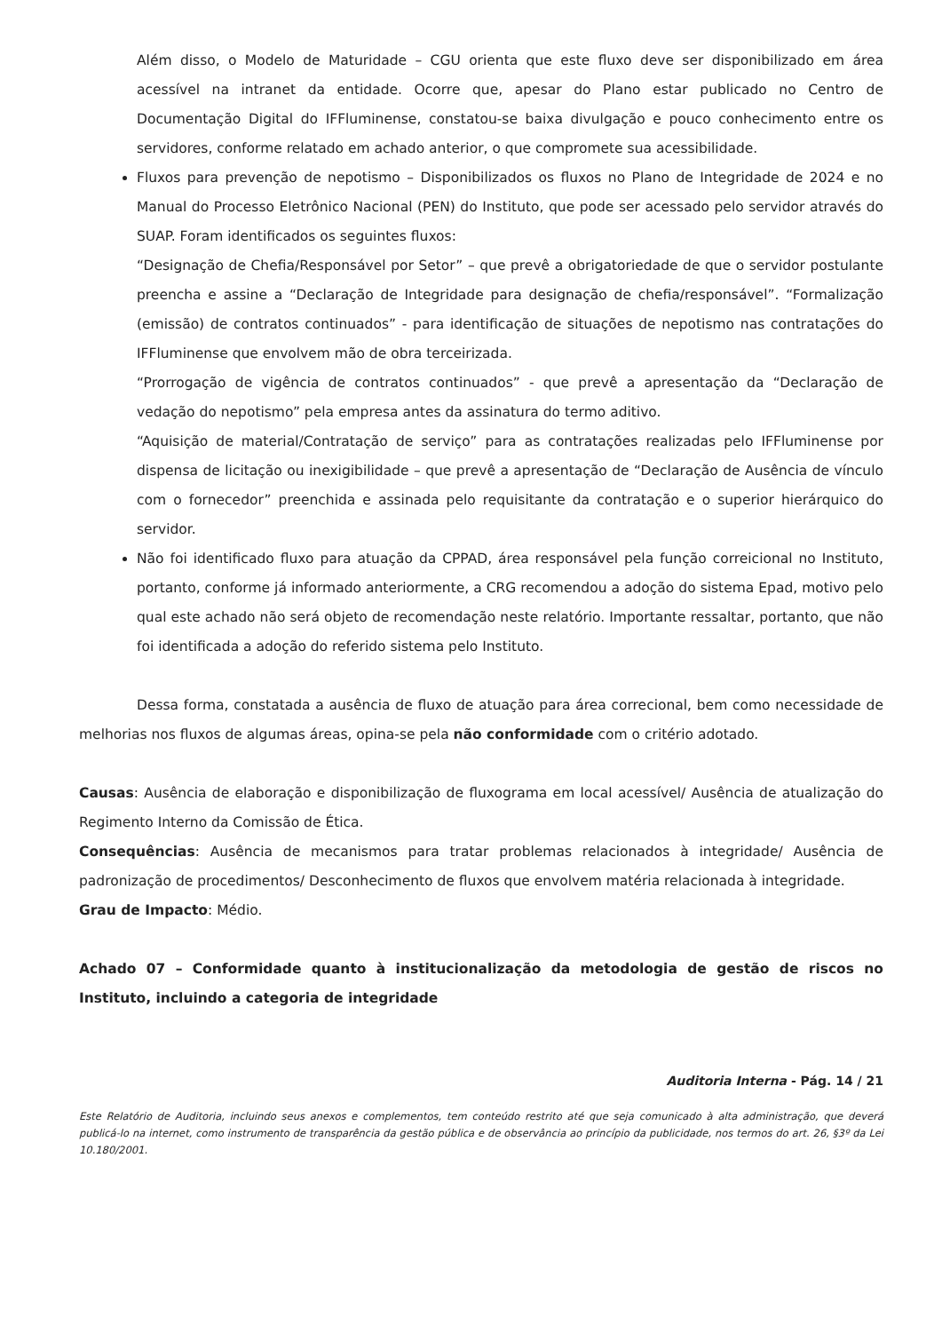Além disso, o Modelo de Maturidade – CGU orienta que este fluxo deve ser disponibilizado em área acessível na intranet da entidade. Ocorre que, apesar do Plano estar publicado no Centro de Documentação Digital do IFFluminense, constatou-se baixa divulgação e pouco conhecimento entre os servidores, conforme relatado em achado anterior, o que compromete sua acessibilidade.
Fluxos para prevenção de nepotismo – Disponibilizados os fluxos no Plano de Integridade de 2024 e no Manual do Processo Eletrônico Nacional (PEN) do Instituto, que pode ser acessado pelo servidor através do SUAP. Foram identificados os seguintes fluxos:
“Designação de Chefia/Responsável por Setor” – que prevê a obrigatoriedade de que o servidor postulante preencha e assine a “Declaração de Integridade para designação de chefia/responsável”. “Formalização (emissão) de contratos continuados” - para identificação de situações de nepotismo nas contratações do IFFluminense que envolvem mão de obra terceirizada.
“Prorrogação de vigência de contratos continuados” - que prevê a apresentação da “Declaração de vedação do nepotismo” pela empresa antes da assinatura do termo aditivo.
“Aquisição de material/Contratação de serviço” para as contratações realizadas pelo IFFluminense por dispensa de licitação ou inexigibilidade – que prevê a apresentação de “Declaração de Ausência de vínculo com o fornecedor” preenchida e assinada pelo requisitante da contratação e o superior hierárquico do servidor.
Não foi identificado fluxo para atuação da CPPAD, área responsável pela função correicional no Instituto, portanto, conforme já informado anteriormente, a CRG recomendou a adoção do sistema Epad, motivo pelo qual este achado não será objeto de recomendação neste relatório. Importante ressaltar, portanto, que não foi identificada a adoção do referido sistema pelo Instituto.
Dessa forma, constatada a ausência de fluxo de atuação para área correcional, bem como necessidade de melhorias nos fluxos de algumas áreas, opina-se pela não conformidade com o critério adotado.
Causas: Ausência de elaboração e disponibilização de fluxograma em local acessível/ Ausência de atualização do Regimento Interno da Comissão de Ética.
Consequências: Ausência de mecanismos para tratar problemas relacionados à integridade/ Ausência de padronização de procedimentos/ Desconhecimento de fluxos que envolvem matéria relacionada à integridade.
Grau de Impacto: Médio.
Achado 07 – Conformidade quanto à institucionalização da metodologia de gestão de riscos no Instituto, incluindo a categoria de integridade
Auditoria Interna - Pág. 14 / 21
Este Relatório de Auditoria, incluindo seus anexos e complementos, tem conteúdo restrito até que seja comunicado à alta administração, que deverá publicá-lo na internet, como instrumento de transparência da gestão pública e de observância ao princípio da publicidade, nos termos do art. 26, §3º da Lei 10.180/2001.